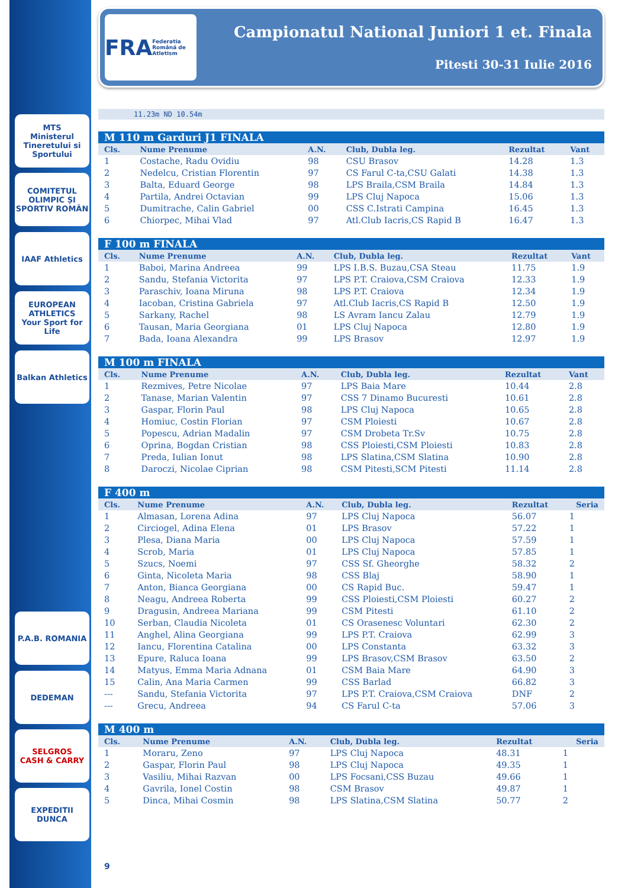MTS
Ministerul Tineretului si Sportului
COMITETUL OLIMPIC ȘI SPORTIV ROMÂN
IAAF Athletics
EUROPEAN ATHLETICS
Your Sport for Life
Balkan Athletics
P.A.B. ROMANIA
DEDEMAN
SELGROS
CASH & CARRY
EXPEDITII DUNCA
FRA
Federatia Română de Atletism
Campionatul National Juniori 1 et. Finala
Pitesti 30-31 Iulie 2016
11.23m ND 10.54m
| M 110 m Garduri J1 FINALA | | | | | |
| --- | --- | --- | --- | --- | --- |
| Cls. | Nume Prenume | A.N. | Club, Dubla leg. | Rezultat | Vant |
| 1 | Costache, Radu Ovidiu | 98 | CSU Brasov | 14.28 | 1.3 |
| 2 | Nedelcu, Cristian Florentin | 97 | CS Farul C-ta,CSU Galati | 14.38 | 1.3 |
| 3 | Balta, Eduard George | 98 | LPS Braila,CSM Braila | 14.84 | 1.3 |
| 4 | Partila, Andrei Octavian | 99 | LPS Cluj Napoca | 15.06 | 1.3 |
| 5 | Dumitrache, Calin Gabriel | 00 | CSS C.Istrati Campina | 16.45 | 1.3 |
| 6 | Chiorpec, Mihai Vlad | 97 | Atl.Club Iacris,CS Rapid B | 16.47 | 1.3 |
| F 100 m FINALA | | | | | |
| --- | --- | --- | --- | --- | --- |
| Cls. | Nume Prenume | A.N. | Club, Dubla leg. | Rezultat | Vant |
| 1 | Baboi, Marina Andreea | 99 | LPS I.B.S. Buzau,CSA Steau | 11.75 | 1.9 |
| 2 | Sandu, Stefania Victorita | 97 | LPS P.T. Craiova,CSM Craiova | 12.33 | 1.9 |
| 3 | Paraschiv, Ioana Miruna | 98 | LPS P.T. Craiova | 12.34 | 1.9 |
| 4 | Iacoban, Cristina Gabriela | 97 | Atl.Club Iacris,CS Rapid B | 12.50 | 1.9 |
| 5 | Sarkany, Rachel | 98 | LS Avram Iancu Zalau | 12.79 | 1.9 |
| 6 | Tausan, Maria Georgiana | 01 | LPS Cluj Napoca | 12.80 | 1.9 |
| 7 | Bada, Ioana Alexandra | 99 | LPS Brasov | 12.97 | 1.9 |
| M 100 m FINALA | | | | | |
| --- | --- | --- | --- | --- | --- |
| Cls. | Nume Prenume | A.N. | Club, Dubla leg. | Rezultat | Vant |
| 1 | Rezmives, Petre Nicolae | 97 | LPS Baia Mare | 10.44 | 2.8 |
| 2 | Tanase, Marian Valentin | 97 | CSS 7 Dinamo Bucuresti | 10.61 | 2.8 |
| 3 | Gaspar, Florin Paul | 98 | LPS Cluj Napoca | 10.65 | 2.8 |
| 4 | Homiuc, Costin Florian | 97 | CSM Ploiesti | 10.67 | 2.8 |
| 5 | Popescu, Adrian Madalin | 97 | CSM Drobeta Tr.Sv | 10.75 | 2.8 |
| 6 | Oprina, Bogdan Cristian | 98 | CSS Ploiesti,CSM Ploiesti | 10.83 | 2.8 |
| 7 | Preda, Iulian Ionut | 98 | LPS Slatina,CSM Slatina | 10.90 | 2.8 |
| 8 | Daroczi, Nicolae Ciprian | 98 | CSM Pitesti,SCM Pitesti | 11.14 | 2.8 |
| F 400 m | | | | | |
| --- | --- | --- | --- | --- | --- |
| Cls. | Nume Prenume | A.N. | Club, Dubla leg. | Rezultat | Seria |
| 1 | Almasan, Lorena Adina | 97 | LPS Cluj Napoca | 56.07 | 1 |
| 2 | Circiogel, Adina Elena | 01 | LPS Brasov | 57.22 | 1 |
| 3 | Plesa, Diana Maria | 00 | LPS Cluj Napoca | 57.59 | 1 |
| 4 | Scrob, Maria | 01 | LPS Cluj Napoca | 57.85 | 1 |
| 5 | Szucs, Noemi | 97 | CSS Sf. Gheorghe | 58.32 | 2 |
| 6 | Ginta, Nicoleta Maria | 98 | CSS Blaj | 58.90 | 1 |
| 7 | Anton, Bianca Georgiana | 00 | CS Rapid Buc. | 59.47 | 1 |
| 8 | Neagu, Andreea Roberta | 99 | CSS Ploiesti,CSM Ploiesti | 60.27 | 2 |
| 9 | Dragusin, Andreea Mariana | 99 | CSM Pitesti | 61.10 | 2 |
| 10 | Serban, Claudia Nicoleta | 01 | CS Orasenesc Voluntari | 62.30 | 2 |
| 11 | Anghel, Alina Georgiana | 99 | LPS P.T. Craiova | 62.99 | 3 |
| 12 | Iancu, Florentina Catalina | 00 | LPS Constanta | 63.32 | 3 |
| 13 | Epure, Raluca Ioana | 99 | LPS Brasov,CSM Brasov | 63.50 | 2 |
| 14 | Matyus, Emma Maria Adnana | 01 | CSM Baia Mare | 64.90 | 3 |
| 15 | Calin, Ana Maria Carmen | 99 | CSS Barlad | 66.82 | 3 |
| --- | Sandu, Stefania Victorita | 97 | LPS P.T. Craiova,CSM Craiova | DNF | 2 |
| --- | Grecu, Andreea | 94 | CS Farul C-ta | 57.06 | 3 |
| M 400 m | | | | | |
| --- | --- | --- | --- | --- | --- |
| Cls. | Nume Prenume | A.N. | Club, Dubla leg. | Rezultat | Seria |
| 1 | Moraru, Zeno | 97 | LPS Cluj Napoca | 48.31 | 1 |
| 2 | Gaspar, Florin Paul | 98 | LPS Cluj Napoca | 49.35 | 1 |
| 3 | Vasiliu, Mihai Razvan | 00 | LPS Focsani,CSS Buzau | 49.66 | 1 |
| 4 | Gavrila, Ionel Costin | 98 | CSM Brasov | 49.87 | 1 |
| 5 | Dinca, Mihai Cosmin | 98 | LPS Slatina,CSM Slatina | 50.77 | 2 |
9